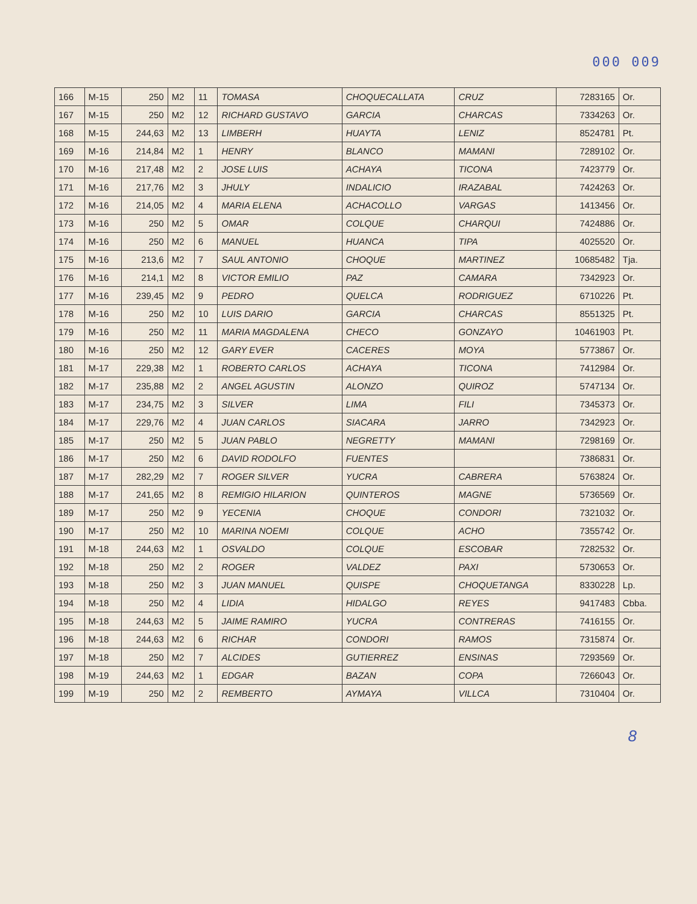000 009
| 166 | M-15 | 250 | M2 | 11 | TOMASA | CHOQUECALLATA | CRUZ | 7283165 | Or. |
| 167 | M-15 | 250 | M2 | 12 | RICHARD GUSTAVO | GARCIA | CHARCAS | 7334263 | Or. |
| 168 | M-15 | 244,63 | M2 | 13 | LIMBERH | HUAYTA | LENIZ | 8524781 | Pt. |
| 169 | M-16 | 214,84 | M2 | 1 | HENRY | BLANCO | MAMANI | 7289102 | Or. |
| 170 | M-16 | 217,48 | M2 | 2 | JOSE LUIS | ACHAYA | TICONA | 7423779 | Or. |
| 171 | M-16 | 217,76 | M2 | 3 | JHULY | INDALICIO | IRAZABAL | 7424263 | Or. |
| 172 | M-16 | 214,05 | M2 | 4 | MARIA ELENA | ACHACOLLO | VARGAS | 1413456 | Or. |
| 173 | M-16 | 250 | M2 | 5 | OMAR | COLQUE | CHARQUI | 7424886 | Or. |
| 174 | M-16 | 250 | M2 | 6 | MANUEL | HUANCA | TIPA | 4025520 | Or. |
| 175 | M-16 | 213,6 | M2 | 7 | SAUL ANTONIO | CHOQUE | MARTINEZ | 10685482 | Tja. |
| 176 | M-16 | 214,1 | M2 | 8 | VICTOR EMILIO | PAZ | CAMARA | 7342923 | Or. |
| 177 | M-16 | 239,45 | M2 | 9 | PEDRO | QUELCA | RODRIGUEZ | 6710226 | Pt. |
| 178 | M-16 | 250 | M2 | 10 | LUIS DARIO | GARCIA | CHARCAS | 8551325 | Pt. |
| 179 | M-16 | 250 | M2 | 11 | MARIA MAGDALENA | CHECO | GONZAYO | 10461903 | Pt. |
| 180 | M-16 | 250 | M2 | 12 | GARY EVER | CACERES | MOYA | 5773867 | Or. |
| 181 | M-17 | 229,38 | M2 | 1 | ROBERTO CARLOS | ACHAYA | TICONA | 7412984 | Or. |
| 182 | M-17 | 235,88 | M2 | 2 | ANGEL AGUSTIN | ALONZO | QUIROZ | 5747134 | Or. |
| 183 | M-17 | 234,75 | M2 | 3 | SILVER | LIMA | FILI | 7345373 | Or. |
| 184 | M-17 | 229,76 | M2 | 4 | JUAN CARLOS | SIACARA | JARRO | 7342923 | Or. |
| 185 | M-17 | 250 | M2 | 5 | JUAN PABLO | NEGRETTY | MAMANI | 7298169 | Or. |
| 186 | M-17 | 250 | M2 | 6 | DAVID RODOLFO | FUENTES | | 7386831 | Or. |
| 187 | M-17 | 282,29 | M2 | 7 | ROGER SILVER | YUCRA | CABRERA | 5763824 | Or. |
| 188 | M-17 | 241,65 | M2 | 8 | REMIGIO HILARION | QUINTEROS | MAGNE | 5736569 | Or. |
| 189 | M-17 | 250 | M2 | 9 | YECENIA | CHOQUE | CONDORI | 7321032 | Or. |
| 190 | M-17 | 250 | M2 | 10 | MARINA NOEMI | COLQUE | ACHO | 7355742 | Or. |
| 191 | M-18 | 244,63 | M2 | 1 | OSVALDO | COLQUE | ESCOBAR | 7282532 | Or. |
| 192 | M-18 | 250 | M2 | 2 | ROGER | VALDEZ | PAXI | 5730653 | Or. |
| 193 | M-18 | 250 | M2 | 3 | JUAN MANUEL | QUISPE | CHOQUETANGA | 8330228 | Lp. |
| 194 | M-18 | 250 | M2 | 4 | LIDIA | HIDALGO | REYES | 9417483 | Cbba. |
| 195 | M-18 | 244,63 | M2 | 5 | JAIME RAMIRO | YUCRA | CONTRERAS | 7416155 | Or. |
| 196 | M-18 | 244,63 | M2 | 6 | RICHAR | CONDORI | RAMOS | 7315874 | Or. |
| 197 | M-18 | 250 | M2 | 7 | ALCIDES | GUTIERREZ | ENSINAS | 7293569 | Or. |
| 198 | M-19 | 244,63 | M2 | 1 | EDGAR | BAZAN | COPA | 7266043 | Or. |
| 199 | M-19 | 250 | M2 | 2 | REMBERTO | AYMAYA | VILLCA | 7310404 | Or. |
8